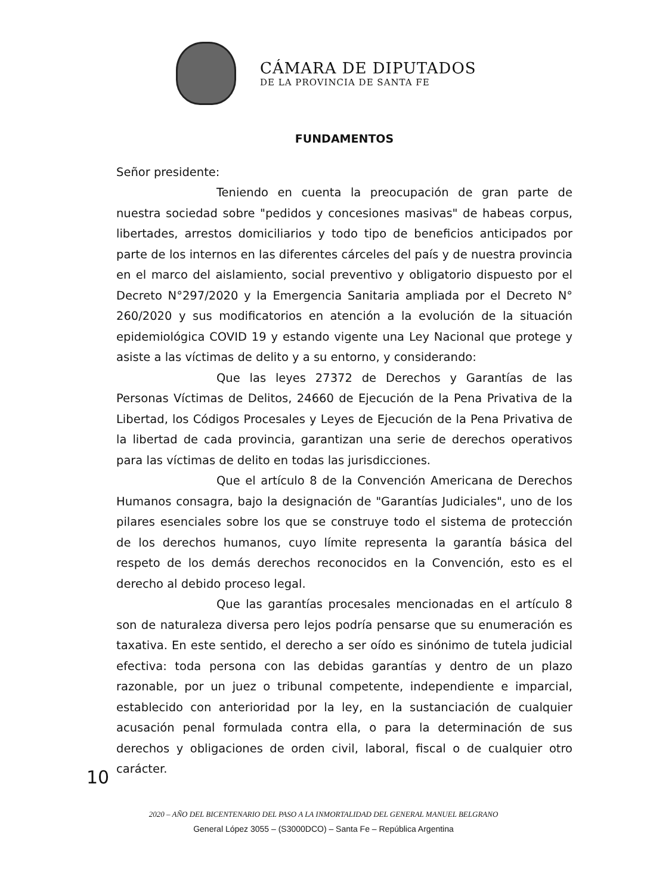CÁMARA DE DIPUTADOS
DE LA PROVINCIA DE SANTA FE
FUNDAMENTOS
Señor presidente:
Teniendo en cuenta la preocupación de gran parte de nuestra sociedad sobre "pedidos y concesiones masivas" de habeas corpus, libertades, arrestos domiciliarios y todo tipo de beneficios anticipados por parte de los internos en las diferentes cárceles del país y de nuestra provincia en el marco del aislamiento, social preventivo y obligatorio dispuesto por el Decreto N°297/2020 y la Emergencia Sanitaria ampliada por el Decreto N° 260/2020 y sus modificatorios en atención a la evolución de la situación epidemiológica COVID 19 y estando vigente una Ley Nacional que protege y asiste a las víctimas de delito y a su entorno, y considerando:
Que las leyes 27372 de Derechos y Garantías de las Personas Víctimas de Delitos, 24660 de Ejecución de la Pena Privativa de la Libertad, los Códigos Procesales y Leyes de Ejecución de la Pena Privativa de la libertad de cada provincia, garantizan una serie de derechos operativos para las víctimas de delito en todas las jurisdicciones.
Que el artículo 8 de la Convención Americana de Derechos Humanos consagra, bajo la designación de "Garantías Judiciales", uno de los pilares esenciales sobre los que se construye todo el sistema de protección de los derechos humanos, cuyo límite representa la garantía básica del respeto de los demás derechos reconocidos en la Convención, esto es el derecho al debido proceso legal.
Que las garantías procesales mencionadas en el artículo 8 son de naturaleza diversa pero lejos podría pensarse que su enumeración es taxativa. En este sentido, el derecho a ser oído es sinónimo de tutela judicial efectiva: toda persona con las debidas garantías y dentro de un plazo razonable, por un juez o tribunal competente, independiente e imparcial, establecido con anterioridad por la ley, en la sustanciación de cualquier acusación penal formulada contra ella, o para la determinación de sus derechos y obligaciones de orden civil, laboral, fiscal o de cualquier otro carácter.
10
2020 – AÑO DEL BICENTENARIO DEL PASO A LA INMORTALIDAD DEL GENERAL MANUEL BELGRANO
General López 3055 – (S3000DCO) – Santa Fe – República Argentina